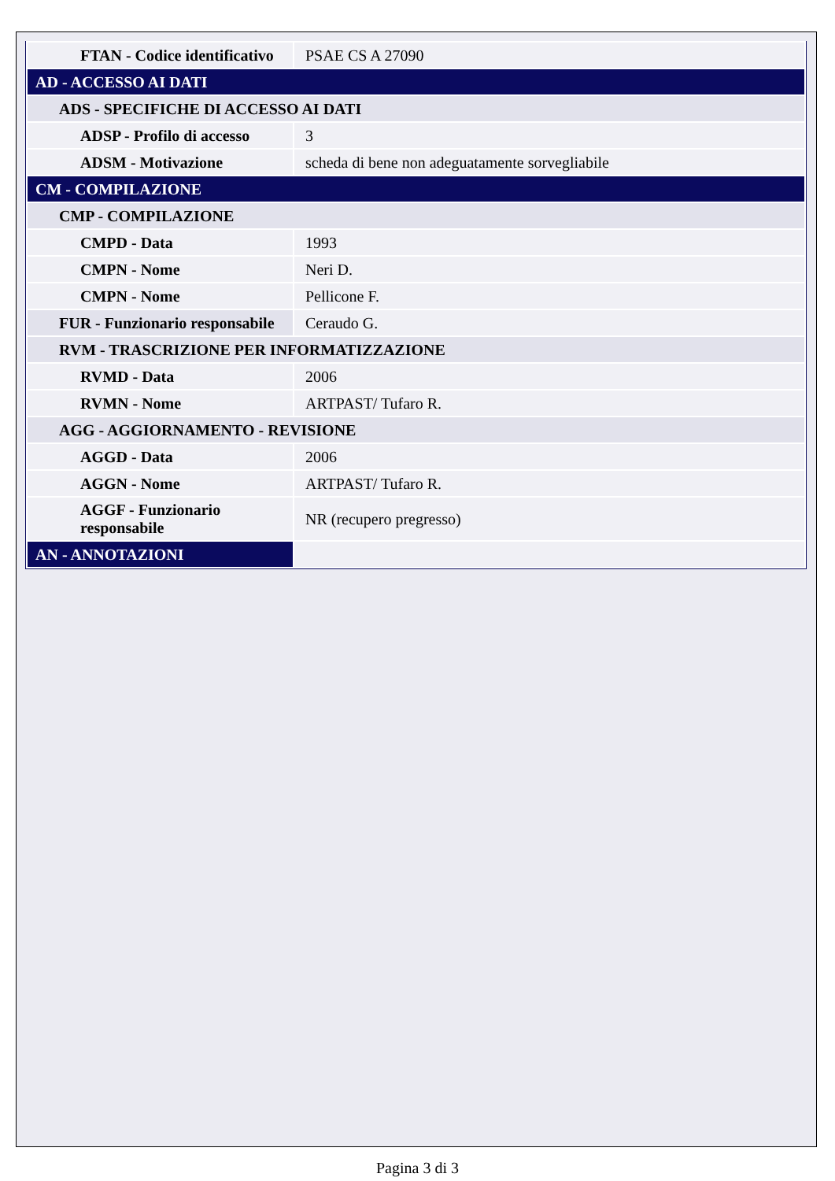| FTAN - Codice identificativo | PSAE CS A 27090 |
| AD - ACCESSO AI DATI | |
| ADS - SPECIFICHE DI ACCESSO AI DATI | |
| ADSP - Profilo di accesso | 3 |
| ADSM - Motivazione | scheda di bene non adeguatamente sorvegliabile |
| CM - COMPILAZIONE | |
| CMP - COMPILAZIONE | |
| CMPD - Data | 1993 |
| CMPN - Nome | Neri D. |
| CMPN - Nome | Pellicone F. |
| FUR - Funzionario responsabile | Ceraudo G. |
| RVM - TRASCRIZIONE PER INFORMATIZZAZIONE | |
| RVMD - Data | 2006 |
| RVMN - Nome | ARTPAST/ Tufaro R. |
| AGG - AGGIORNAMENTO - REVISIONE | |
| AGGD - Data | 2006 |
| AGGN - Nome | ARTPAST/ Tufaro R. |
| AGGF - Funzionario responsabile | NR (recupero pregresso) |
| AN - ANNOTAZIONI | |
Pagina 3 di 3